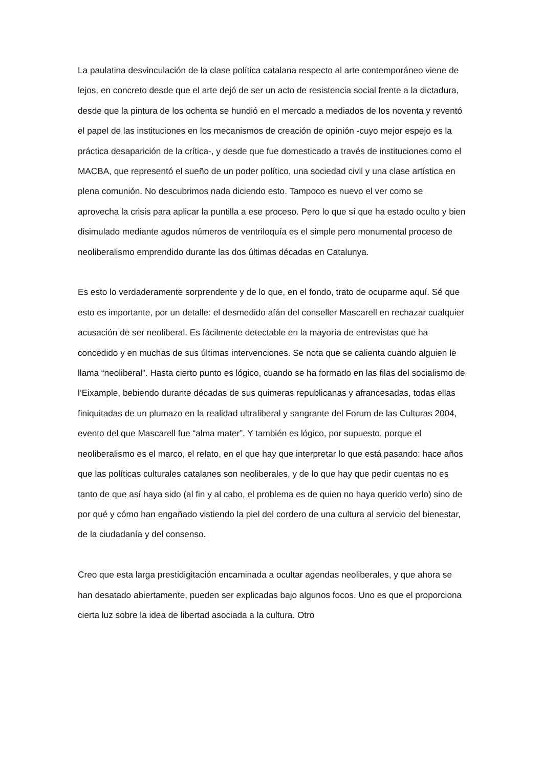La paulatina desvinculación de la clase política catalana respecto al arte contemporáneo viene de lejos, en concreto desde que el arte dejó de ser un acto de resistencia social frente a la dictadura, desde que la pintura de los ochenta se hundió en el mercado a mediados de los noventa y reventó el papel de las instituciones en los mecanismos de creación de opinión -cuyo mejor espejo es la práctica desaparición de la crítica-, y desde que fue domesticado a través de instituciones como el MACBA, que representó el sueño de un poder político, una sociedad civil y una clase artística en plena comunión. No descubrimos nada diciendo esto. Tampoco es nuevo el ver como se aprovecha la crisis para aplicar la puntilla a ese proceso. Pero lo que sí que ha estado oculto y bien disimulado mediante agudos números de ventriloquía es el simple pero monumental proceso de neoliberalismo emprendido durante las dos últimas décadas en Catalunya.
Es esto lo verdaderamente sorprendente y de lo que, en el fondo, trato de ocuparme aquí. Sé que esto es importante, por un detalle: el desmedido afán del conseller Mascarell en rechazar cualquier acusación de ser neoliberal. Es fácilmente detectable en la mayoría de entrevistas que ha concedido y en muchas de sus últimas intervenciones. Se nota que se calienta cuando alguien le llama “neoliberal”. Hasta cierto punto es lógico, cuando se ha formado en las filas del socialismo de l’Eixample, bebiendo durante décadas de sus quimeras republicanas y afrancesadas, todas ellas finiquitadas de un plumazo en la realidad ultraliberal y sangrante del Forum de las Culturas 2004, evento del que Mascarell fue “alma mater”. Y también es lógico, por supuesto, porque el neoliberalismo es el marco, el relato, en el que hay que interpretar lo que está pasando: hace años que las políticas culturales catalanes son neoliberales, y de lo que hay que pedir cuentas no es tanto de que así haya sido (al fin y al cabo, el problema es de quien no haya querido verlo) sino de por qué y cómo han engañado vistiendo la piel del cordero de una cultura al servicio del bienestar, de la ciudadanía y del consenso.
Creo que esta larga prestidigitación encaminada a ocultar agendas neoliberales, y que ahora se han desatado abiertamente, pueden ser explicadas bajo algunos focos. Uno es que el proporciona cierta luz sobre la idea de libertad asociada a la cultura. Otro